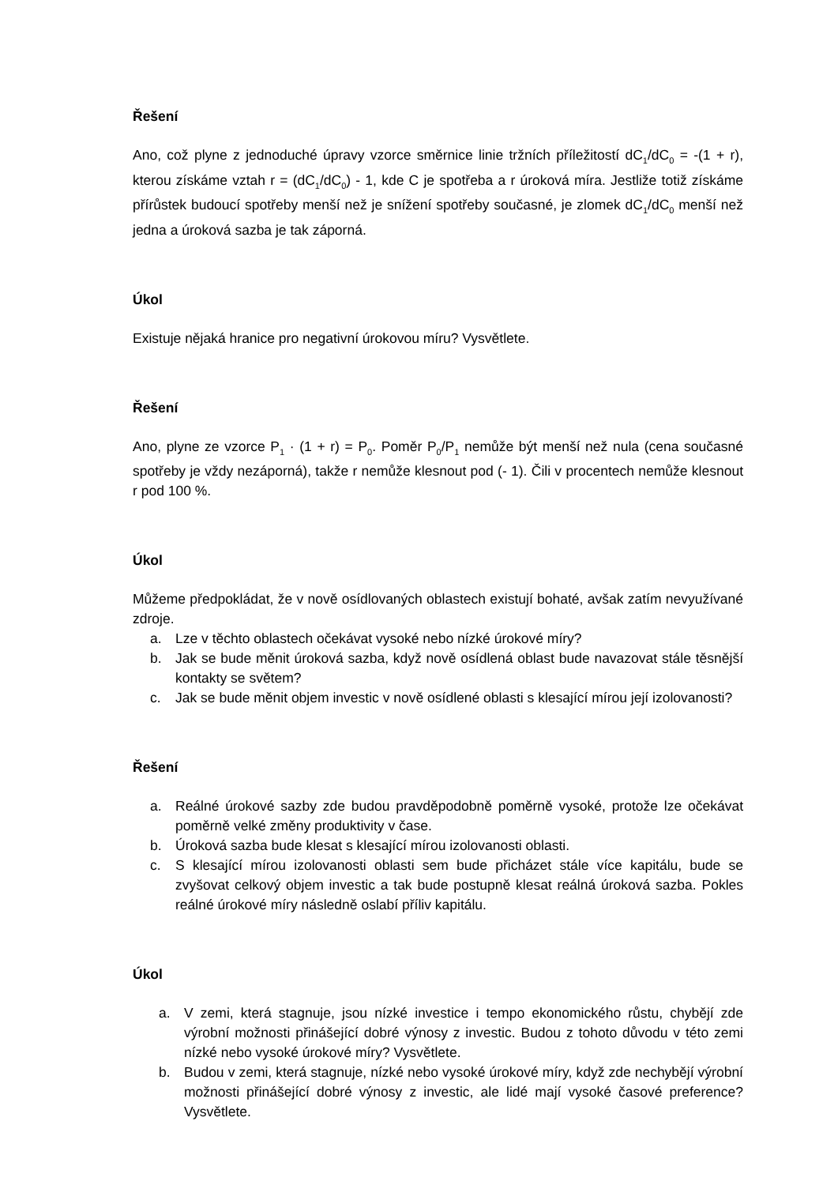Řešení
Ano, což plyne z jednoduché úpravy vzorce směrnice linie tržních příležitostí dC<sub>1</sub>/dC<sub>0</sub> = -(1 + r), kterou získáme vztah r = (dC<sub>1</sub>/dC<sub>0</sub>) - 1, kde C je spotřeba a r úroková míra. Jestliže totiž získáme přírůstek budoucí spotřeby menší než je snížení spotřeby současné, je zlomek dC<sub>1</sub>/dC<sub>0</sub> menší než jedna a úroková sazba je tak záporná.
Úkol
Existuje nějaká hranice pro negativní úrokovou míru? Vysvětlete.
Řešení
Ano, plyne ze vzorce P<sub>1</sub> · (1 + r) = P<sub>0</sub>. Poměr P<sub>0</sub>/P<sub>1</sub> nemůže být menší než nula (cena současné spotřeby je vždy nezáporná), takže r nemůže klesnout pod (- 1). Čili v procentech nemůže klesnout r pod 100 %.
Úkol
Můžeme předpokládat, že v nově osídlovaných oblastech existují bohaté, avšak zatím nevyužívané zdroje.
a. Lze v těchto oblastech očekávat vysoké nebo nízké úrokové míry?
b. Jak se bude měnit úroková sazba, když nově osídlená oblast bude navazovat stále těsnější kontakty se světem?
c. Jak se bude měnit objem investic v nově osídlené oblasti s klesající mírou její izolovanosti?
Řešení
a. Reálné úrokové sazby zde budou pravděpodobně poměrně vysoké, protože lze očekávat poměrně velké změny produktivity v čase.
b. Úroková sazba bude klesat s klesající mírou izolovanosti oblasti.
c. S klesající mírou izolovanosti oblasti sem bude přicházet stále více kapitálu, bude se zvyšovat celkový objem investic a tak bude postupně klesat reálná úroková sazba. Pokles reálné úrokové míry následně oslabí příliv kapitálu.
Úkol
a. V zemi, která stagnuje, jsou nízké investice i tempo ekonomického růstu, chybějí zde výrobní možnosti přinášející dobré výnosy z investic. Budou z tohoto důvodu v této zemi nízké nebo vysoké úrokové míry? Vysvětlete.
b. Budou v zemi, která stagnuje, nízké nebo vysoké úrokové míry, když zde nechybějí výrobní možnosti přinášející dobré výnosy z investic, ale lidé mají vysoké časové preference? Vysvětlete.